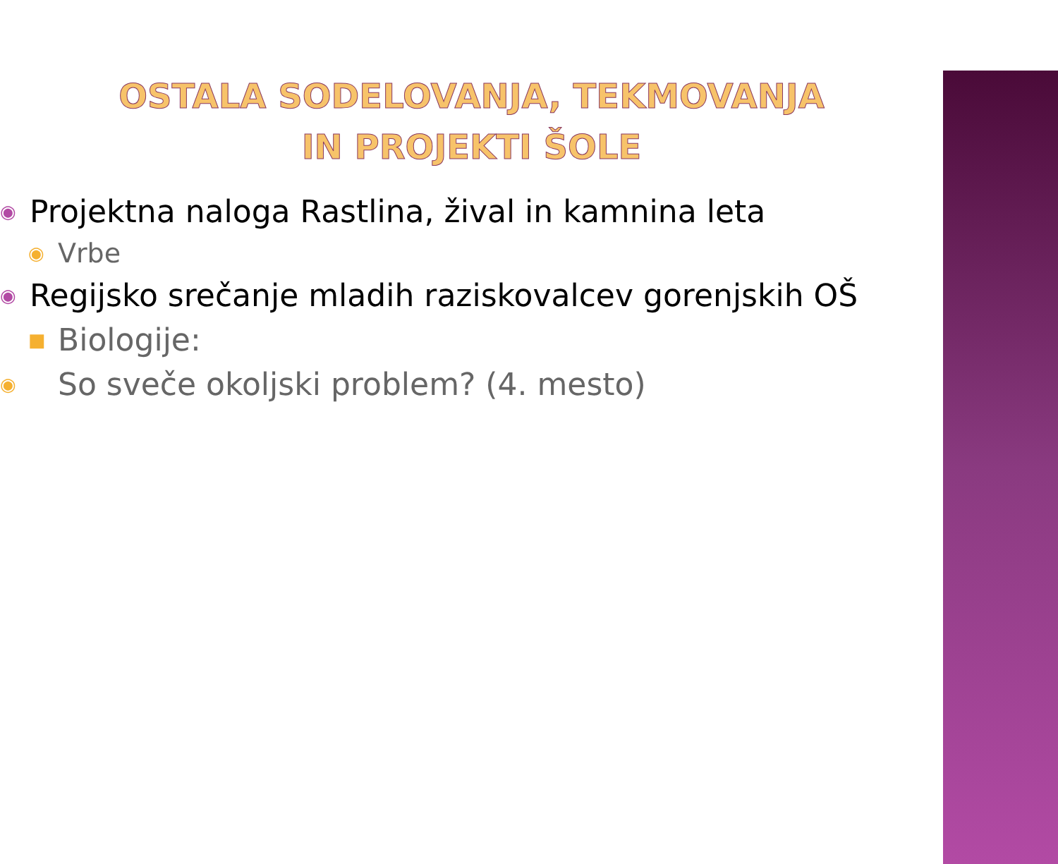OSTALA SODELOVANJA, TEKMOVANJA
IN PROJEKTI ŠOLE
◉ Projektna naloga Rastlina, žival in kamnina leta
◉ Vrbe
◉ Regijsko srečanje mladih raziskovalcev gorenjskih OŠ
■ Biologije:
◉ So sveče okoljski problem? (4. mesto)